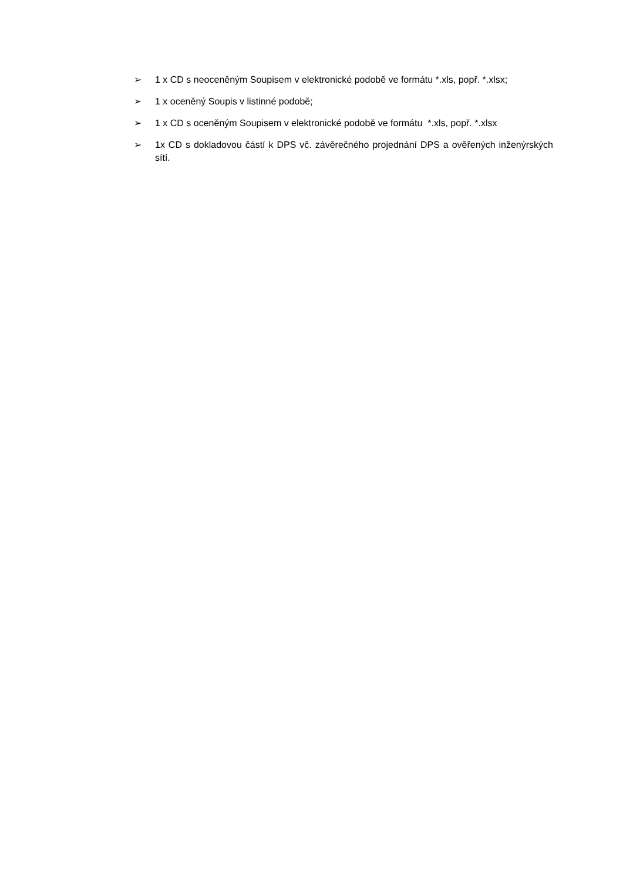➢ 1 x CD s neoceněným Soupisem v elektronické podobě ve formátu *.xls, popř. *.xlsx;
➢ 1 x oceněný Soupis v listinné podobě;
➢ 1 x CD s oceněným Soupisem v elektronické podobě ve formátu *.xls, popř. *.xlsx
➢ 1x CD s dokladovou částí k DPS vč. závěrečného projednání DPS a ověřených inženýrských sítí.